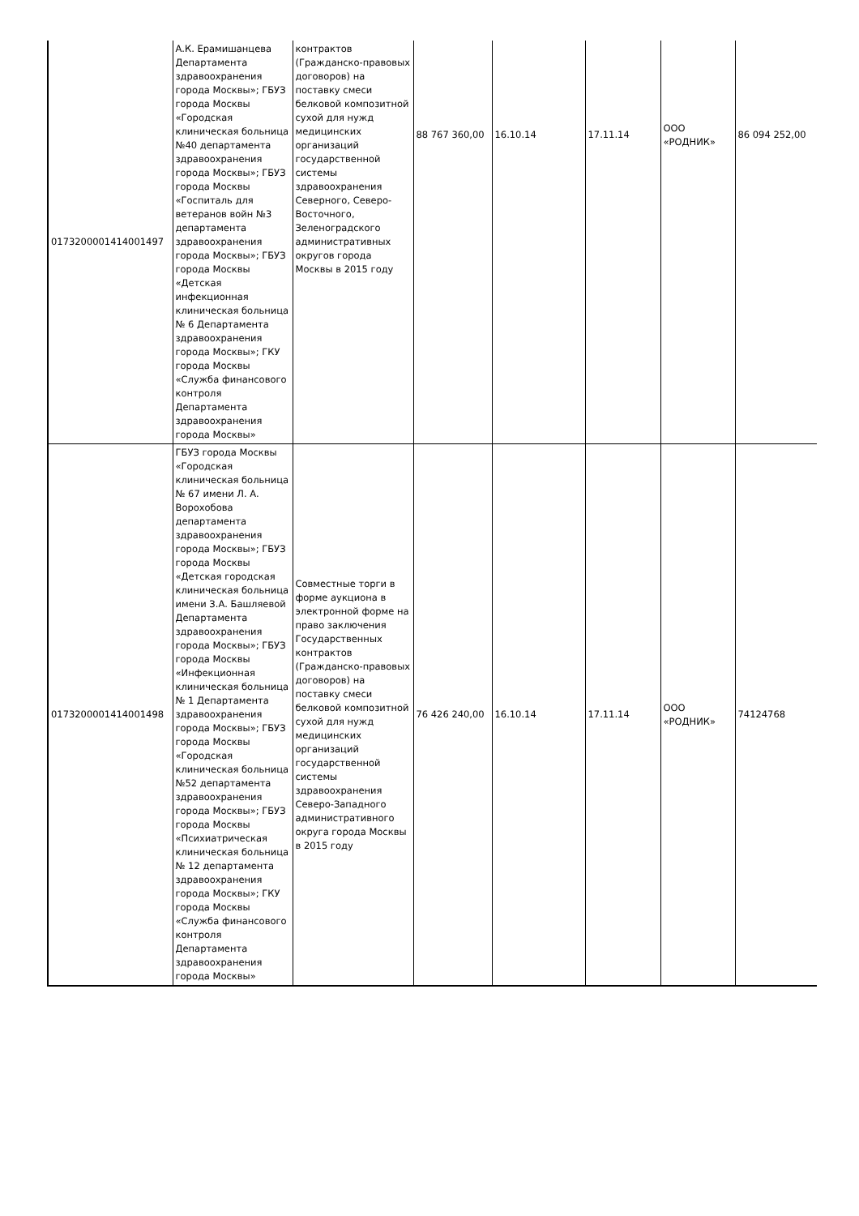| 0173200001414001497 | А.К. Ерамишанцева Департамента здравоохранения города Москвы»; ГБУЗ города Москвы «Городская клиническая больница №40 департамента здравоохранения города Москвы»; ГБУЗ города Москвы «Госпиталь для ветеранов войн №3 департамента здравоохранения города Москвы»; ГБУЗ города Москвы «Детская инфекционная клиническая больница № 6 Департамента здравоохранения города Москвы»; ГКУ города Москвы «Служба финансового контроля Департамента здравоохранения города Москвы» | контрактов (Гражданско-правовых договоров) на поставку смеси белковой композитной сухой для нужд медицинских организаций государственной системы здравоохранения Северного, Северо-Восточного, Зеленоградского административных округов города Москвы в 2015 году | 88 767 360,00 | 16.10.14 | 17.11.14 | ООО «РОДНИК» | 86 094 252,00 |
| 0173200001414001498 | ГБУЗ города Москвы «Городская клиническая больница № 67 имени Л. А. Ворохобова департамента здравоохранения города Москвы»; ГБУЗ города Москвы «Детская городская клиническая больница имени З.А. Башляевой Департамента здравоохранения города Москвы»; ГБУЗ города Москвы «Инфекционная клиническая больница № 1 Департамента здравоохранения города Москвы»; ГБУЗ города Москвы «Городская клиническая больница №52 департамента здравоохранения города Москвы»; ГБУЗ города Москвы «Психиатрическая клиническая больница № 12 департамента здравоохранения города Москвы»; ГКУ города Москвы «Служба финансового контроля Департамента здравоохранения города Москвы» | Совместные торги в форме аукциона в электронной форме на право заключения Государственных контрактов (Гражданско-правовых договоров) на поставку смеси белковой композитной сухой для нужд медицинских организаций государственной системы здравоохранения Северо-Западного административного округа города Москвы в 2015 году | 76 426 240,00 | 16.10.14 | 17.11.14 | ООО «РОДНИК» | 74124768 |